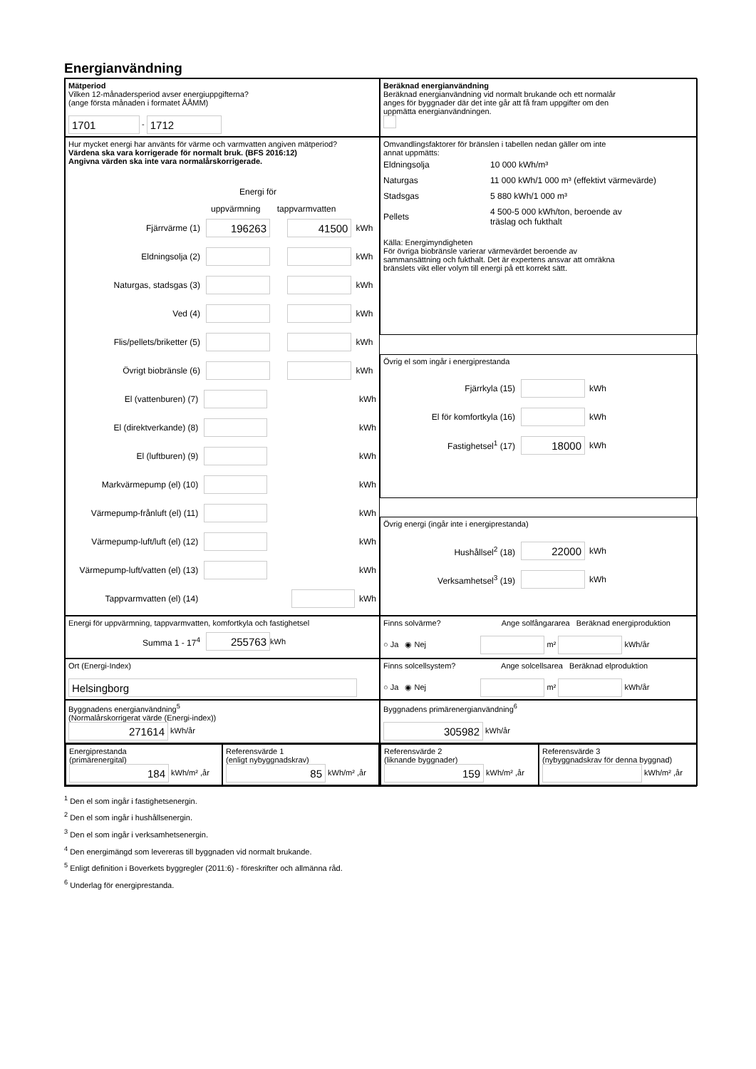Energianvändning
Mätperiod
Vilken 12-månadersperiod avser energiuppgifterna?
(ange första månaden i formatet ÅÅMM)
1701 - 1712
Beräknad energianvändning
Beräknad energianvändning vid normalt brukande och ett normalår
anges för byggnader där det inte går att få fram uppgifter om den
uppmätta energianvändningen.
Hur mycket energi har använts för värme och varmvatten angiven mätperiod?
Värdena ska vara korrigerade för normalt bruk. (BFS 2016:12)
Angivna värden ska inte vara normalårskorrigerade.
Energi för
uppvärmning tappvarmvatten
Fjärrvärme (1) 196263 41500 kWh
Eldningsolja (2) kWh
Naturgas, stadsgas (3) kWh
Ved (4) kWh
Flis/pellets/briketter (5) kWh
Övrigt biobränsle (6) kWh
El (vattenburen) (7) kWh
El (direktverkande) (8) kWh
El (luftburen) (9) kWh
Markvärmepump (el) (10) kWh
Värmepump-frånluft (el) (11) kWh
Värmepump-luft/luft (el) (12) kWh
Värmepump-luft/vatten (el) (13) kWh
Tappvarmvatten (el) (14) kWh
Omvandlingsfaktorer för bränslen i tabellen nedan gäller om inte
annat uppmätts:
| Eldningsolja | 10 000 kWh/m³ |
| Naturgas | 11 000 kWh/1 000 m³ (effektivt värmevärde) |
| Stadsgas | 5 880 kWh/1 000 m³ |
| Pellets | 4 500-5 000 kWh/ton, beroende av träslag och fukthalt |
Källa: Energimyndigheten
För övriga biobränsle varierar värmevärdet beroende av
sammansättning och fukthalt. Det är expertens ansvar att omräkna
bränslets vikt eller volym till energi på ett korrekt sätt.
Övrig el som ingår i energiprestanda
Fjärrkyla (15) kWh
El för komfortkyla (16) kWh
Fastighetsel<sup>1</sup> (17) 18000 kWh
Övrig energi (ingår inte i energiprestanda)
Hushållsel<sup>2</sup> (18) 22000 kWh
Verksamhetsel<sup>3</sup> (19) kWh
Energi för uppvärmning, tappvarmvatten, komfortkyla och fastighetsel
Summa 1 - 17<sup>4</sup> 255763 kWh
Finns solvärme? Ange solfångararea Beräknad energiproduktion
○ Ja ◉ Nej m² kWh/år
Ort (Energi-Index)
Helsingborg
Finns solcellsystem? Ange solcellsarea Beräknad elproduktion
○ Ja ◉ Nej m² kWh/år
Byggnadens energianvändning<sup>5</sup>
(Normalårskorrigerat värde (Energi-index))
271614 kWh/år
Byggnadens primärenergianvändning<sup>6</sup>
305982 kWh/år
Energiprestanda
(primärenergital)
184 kWh/m² ,år
Referensvärde 1
(enligt nybyggnadskrav)
85 kWh/m² ,år
Referensvärde 2
(liknande byggnader)
159 kWh/m² ,år
Referensvärde 3
(nybyggnadskrav för denna byggnad)
kWh/m² ,år
<sup>1</sup> Den el som ingår i fastighetsenergin.
<sup>2</sup> Den el som ingår i hushållsenergin.
<sup>3</sup> Den el som ingår i verksamhetsenergin.
<sup>4</sup> Den energimängd som levereras till byggnaden vid normalt brukande.
<sup>5</sup> Enligt definition i Boverkets byggregler (2011:6) - föreskrifter och allmänna råd.
<sup>6</sup> Underlag för energiprestanda.